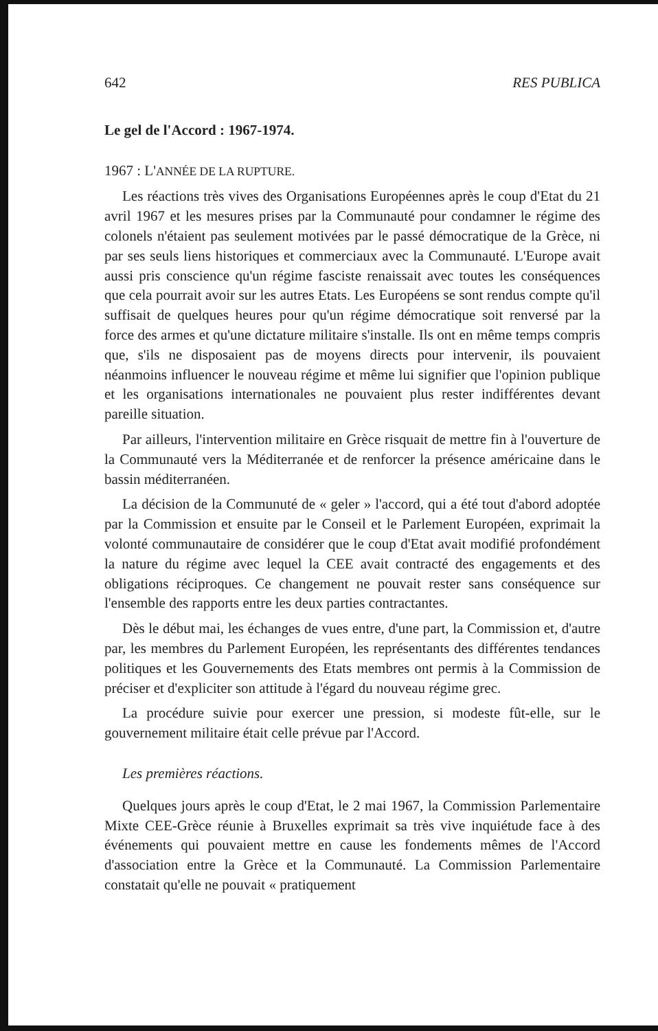642 RES PUBLICA
Le gel de l'Accord : 1967-1974.
1967 : L'ANNÉE DE LA RUPTURE.
Les réactions très vives des Organisations Européennes après le coup d'Etat du 21 avril 1967 et les mesures prises par la Communauté pour condamner le régime des colonels n'étaient pas seulement motivées par le passé démocratique de la Grèce, ni par ses seuls liens historiques et commerciaux avec la Communauté. L'Europe avait aussi pris conscience qu'un régime fasciste renaissait avec toutes les conséquences que cela pourrait avoir sur les autres Etats. Les Européens se sont rendus compte qu'il suffisait de quelques heures pour qu'un régime démocratique soit renversé par la force des armes et qu'une dictature militaire s'installe. Ils ont en même temps compris que, s'ils ne disposaient pas de moyens directs pour intervenir, ils pouvaient néanmoins influencer le nouveau régime et même lui signifier que l'opinion publique et les organisations internationales ne pouvaient plus rester indifférentes devant pareille situation.
Par ailleurs, l'intervention militaire en Grèce risquait de mettre fin à l'ouverture de la Communauté vers la Méditerranée et de renforcer la présence américaine dans le bassin méditerranéen.
La décision de la Communuté de « geler » l'accord, qui a été tout d'abord adoptée par la Commission et ensuite par le Conseil et le Parlement Européen, exprimait la volonté communautaire de considérer que le coup d'Etat avait modifié profondément la nature du régime avec lequel la CEE avait contracté des engagements et des obligations réciproques. Ce changement ne pouvait rester sans conséquence sur l'ensemble des rapports entre les deux parties contractantes.
Dès le début mai, les échanges de vues entre, d'une part, la Commission et, d'autre par, les membres du Parlement Européen, les représentants des différentes tendances politiques et les Gouvernements des Etats membres ont permis à la Commission de préciser et d'expliciter son attitude à l'égard du nouveau régime grec.
La procédure suivie pour exercer une pression, si modeste fût-elle, sur le gouvernement militaire était celle prévue par l'Accord.
Les premières réactions.
Quelques jours après le coup d'Etat, le 2 mai 1967, la Commission Parlementaire Mixte CEE-Grèce réunie à Bruxelles exprimait sa très vive inquiétude face à des événements qui pouvaient mettre en cause les fondements mêmes de l'Accord d'association entre la Grèce et la Communauté. La Commission Parlementaire constatait qu'elle ne pouvait « pratiquement